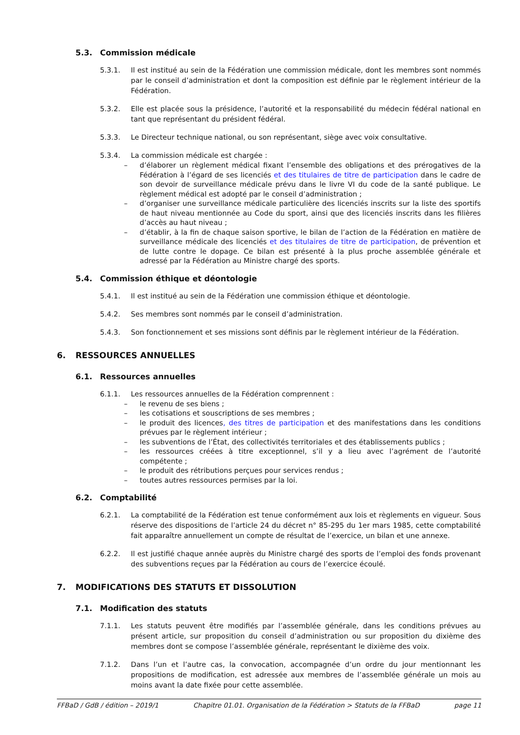5.3. Commission médicale
5.3.1. Il est institué au sein de la Fédération une commission médicale, dont les membres sont nommés par le conseil d’administration et dont la composition est définie par le règlement intérieur de la Fédération.
5.3.2. Elle est placée sous la présidence, l’autorité et la responsabilité du médecin fédéral national en tant que représentant du président fédéral.
5.3.3. Le Directeur technique national, ou son représentant, siège avec voix consultative.
5.3.4. La commission médicale est chargée :
– d’élaborer un règlement médical fixant l’ensemble des obligations et des prérogatives de la Fédération à l’égard de ses licenciés et des titulaires de titre de participation dans le cadre de son devoir de surveillance médicale prévu dans le livre VI du code de la santé publique. Le règlement médical est adopté par le conseil d’administration ;
– d’organiser une surveillance médicale particulière des licenciés inscrits sur la liste des sportifs de haut niveau mentionnée au Code du sport, ainsi que des licenciés inscrits dans les filières d’accès au haut niveau ;
– d’établir, à la fin de chaque saison sportive, le bilan de l’action de la Fédération en matière de surveillance médicale des licenciés et des titulaires de titre de participation, de prévention et de lutte contre le dopage. Ce bilan est présenté à la plus proche assemblée générale et adressé par la Fédération au Ministre chargé des sports.
5.4. Commission éthique et déontologie
5.4.1. Il est institué au sein de la Fédération une commission éthique et déontologie.
5.4.2. Ses membres sont nommés par le conseil d’administration.
5.4.3. Son fonctionnement et ses missions sont définis par le règlement intérieur de la Fédération.
6. RESSOURCES ANNUELLES
6.1. Ressources annuelles
6.1.1. Les ressources annuelles de la Fédération comprennent :
– le revenu de ses biens ;
– les cotisations et souscriptions de ses membres ;
– le produit des licences, des titres de participation et des manifestations dans les conditions prévues par le règlement intérieur ;
– les subventions de l’État, des collectivités territoriales et des établissements publics ;
– les ressources créées à titre exceptionnel, s’il y a lieu avec l’agrément de l’autorité compétente ;
– le produit des rétributions perçues pour services rendus ;
– toutes autres ressources permises par la loi.
6.2. Comptabilité
6.2.1. La comptabilité de la Fédération est tenue conformément aux lois et règlements en vigueur. Sous réserve des dispositions de l’article 24 du décret n° 85-295 du 1er mars 1985, cette comptabilité fait apparaître annuellement un compte de résultat de l’exercice, un bilan et une annexe.
6.2.2. Il est justifié chaque année auprès du Ministre chargé des sports de l’emploi des fonds provenant des subventions reçues par la Fédération au cours de l’exercice écoulé.
7. MODIFICATIONS DES STATUTS ET DISSOLUTION
7.1. Modification des statuts
7.1.1. Les statuts peuvent être modifiés par l’assemblée générale, dans les conditions prévues au présent article, sur proposition du conseil d’administration ou sur proposition du dixième des membres dont se compose l’assemblée générale, représentant le dixième des voix.
7.1.2. Dans l’un et l’autre cas, la convocation, accompagnée d’un ordre du jour mentionnant les propositions de modification, est adressée aux membres de l’assemblée générale un mois au moins avant la date fixée pour cette assemblée.
FFBaD / GdB / édition – 2019/1 Chapitre 01.01. Organisation de la Fédération > Statuts de la FFBaD page 11